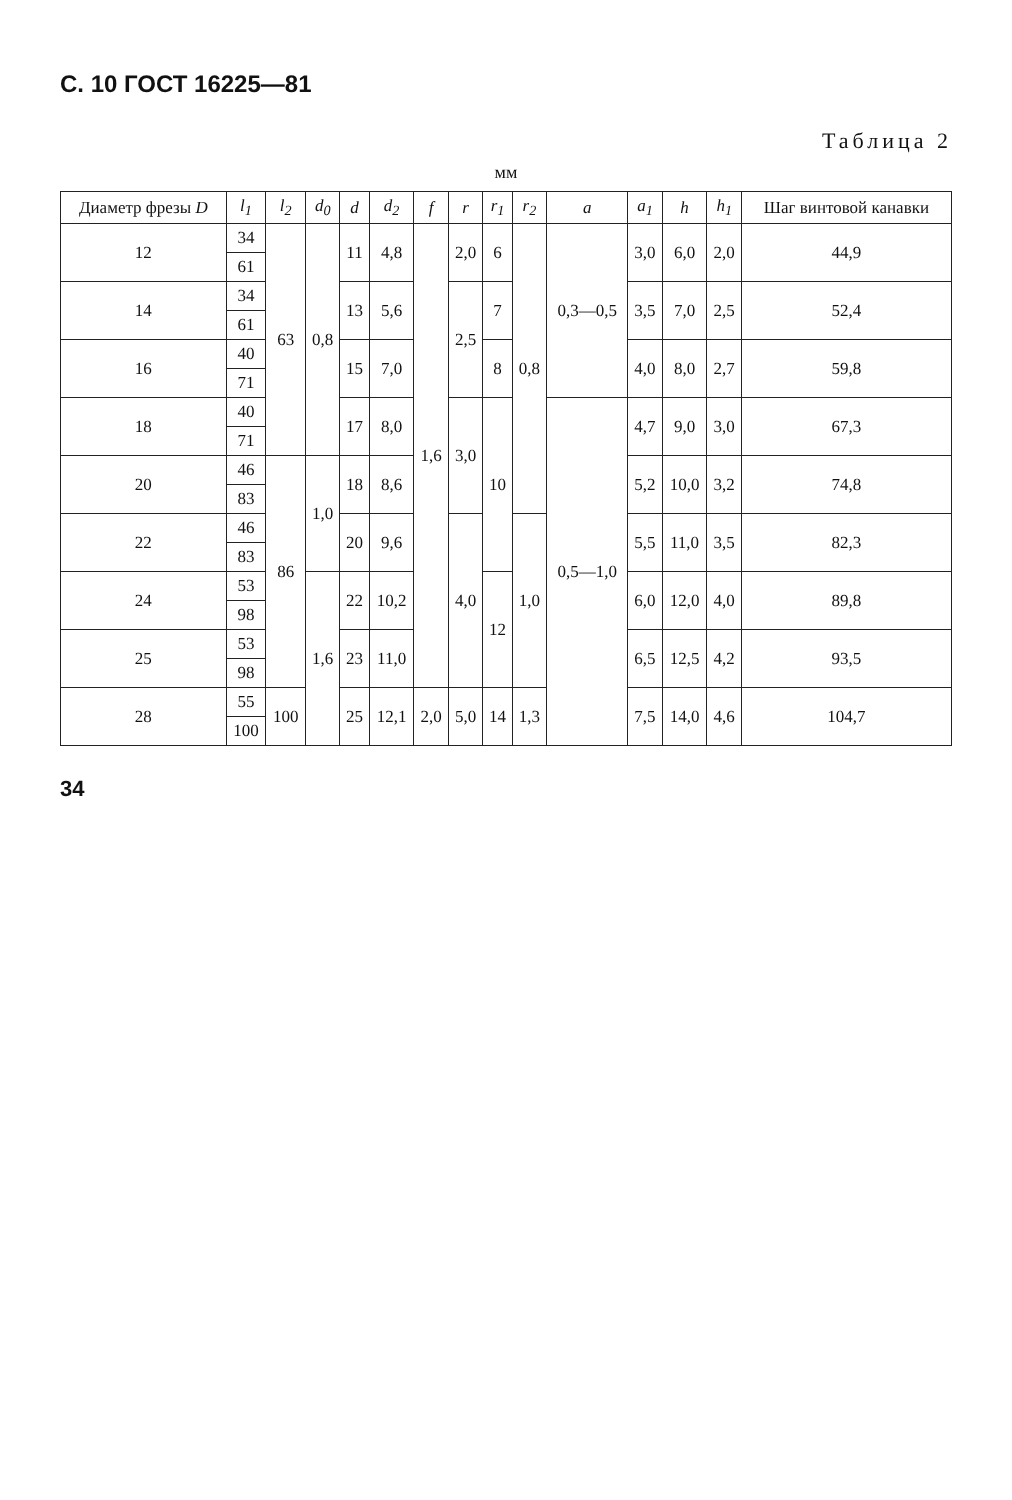С. 10 ГОСТ 16225—81
Таблица 2
мм
| Диаметр фрезы D | l<sub>1</sub> | l<sub>2</sub> | d<sub>0</sub> | d | d<sub>2</sub> | f | r | r<sub>1</sub> | r<sub>2</sub> | a | a<sub>1</sub> | h | h<sub>1</sub> | Шаг винтовой канавки |
| --- | --- | --- | --- | --- | --- | --- | --- | --- | --- | --- | --- | --- | --- | --- |
| 12 | 34 | 63 | 0,8 | 11 | 4,8 | 1,6 | 2,0 | 6 | 0,8 | 0,3—0,5 | 3,0 | 6,0 | 2,0 | 44,9 |
| | 61 | | | | | | | | | | | | | |
| 14 | 34 | | | 13 | 5,6 | | 2,5 | 7 | | | 3,5 | 7,0 | 2,5 | 52,4 |
| | 61 | | | | | | | | | | | | | |
| 16 | 40 | | | 15 | 7,0 | | | 8 | | | 4,0 | 8,0 | 2,7 | 59,8 |
| | 71 | | | | | | | | | | | | | |
| 18 | 40 | | | 17 | 8,0 | | 3,0 | 10 | | 0,5—1,0 | 4,7 | 9,0 | 3,0 | 67,3 |
| | 71 | | | | | | | | | | | | | |
| 20 | 46 | 86 | 1,0 | 18 | 8,6 | | | | | | 5,2 | 10,0 | 3,2 | 74,8 |
| | 83 | | | | | | | | | | | | | |
| 22 | 46 | | | 20 | 9,6 | | 4,0 | | 1,0 | | 5,5 | 11,0 | 3,5 | 82,3 |
| | 83 | | | | | | | | | | | | | |
| 24 | 53 | | 1,6 | 22 | 10,2 | | | 12 | | | 6,0 | 12,0 | 4,0 | 89,8 |
| | 98 | | | | | | | | | | | | | |
| 25 | 53 | | | 23 | 11,0 | | | | | | 6,5 | 12,5 | 4,2 | 93,5 |
| | 98 | | | | | | | | | | | | | |
| 28 | 55 | 100 | | 25 | 12,1 | 2,0 | 5,0 | 14 | 1,3 | | 7,5 | 14,0 | 4,6 | 104,7 |
| | 100 | | | | | | | | | | | | | |
34